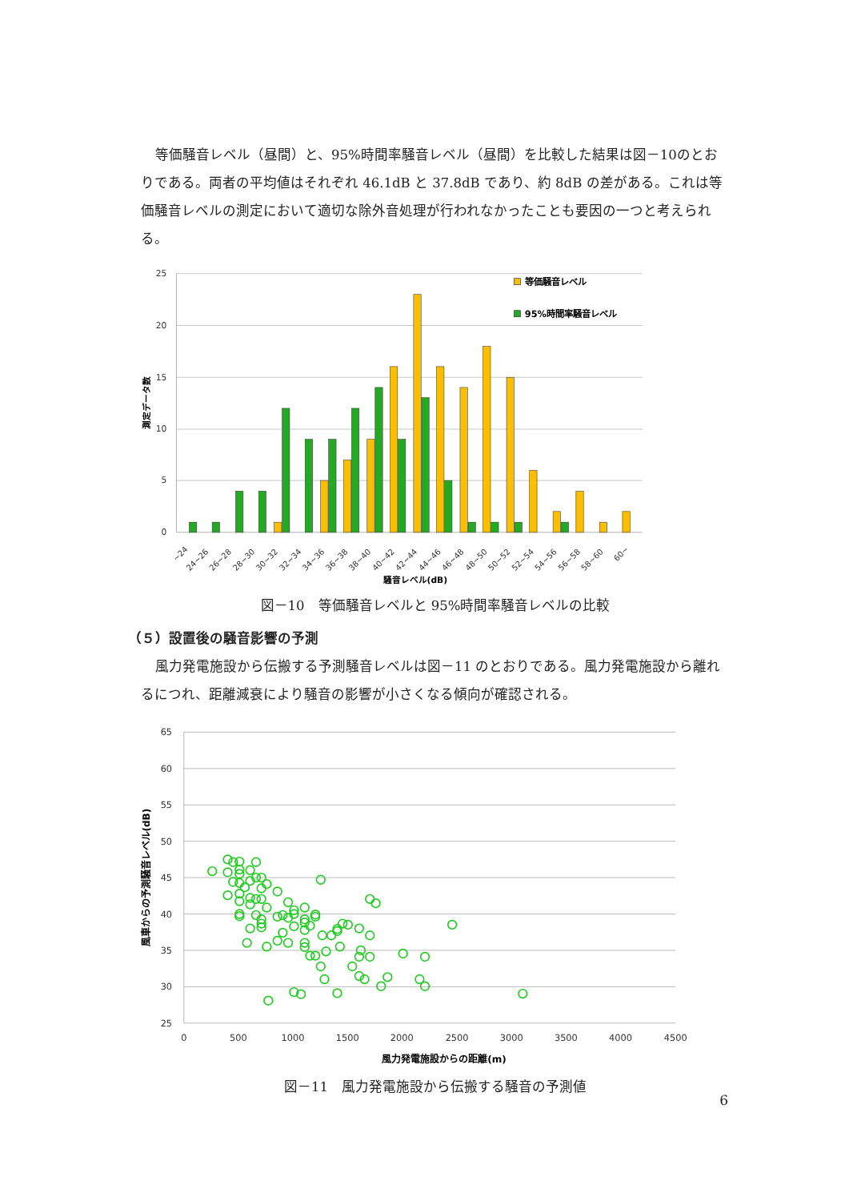等価騒音レベル（昼間）と、95%時間率騒音レベル（昼間）を比較した結果は図－10のとおりである。両者の平均値はそれぞれ 46.1dB と 37.8dB であり、約 8dB の差がある。これは等価騒音レベルの測定において適切な除外音処理が行われなかったことも要因の一つと考えられる。
25
20
15
10
5
0
測定データ数
~24
24~26
26~28
28~30
30~32
32~34
34~36
36~38
38~40
40~42
42~44
44~46
46~48
48~50
50~52
52~54
54~56
56~58
58~60
60~
騒音レベル(dB)
等価騒音レベル
95%時間率騒音レベル
図－10　等価騒音レベルと 95%時間率騒音レベルの比較
（５）設置後の騒音影響の予測
風力発電施設から伝搬する予測騒音レベルは図－11 のとおりである。風力発電施設から離れるにつれ、距離減衰により騒音の影響が小さくなる傾向が確認される。
65
60
55
50
45
40
35
30
25
0
500
1000
1500
2000
2500
3000
3500
4000
4500
風車からの予測騒音レベル(dB)
風力発電施設からの距離(m)
図－11　風力発電施設から伝搬する騒音の予測値
6